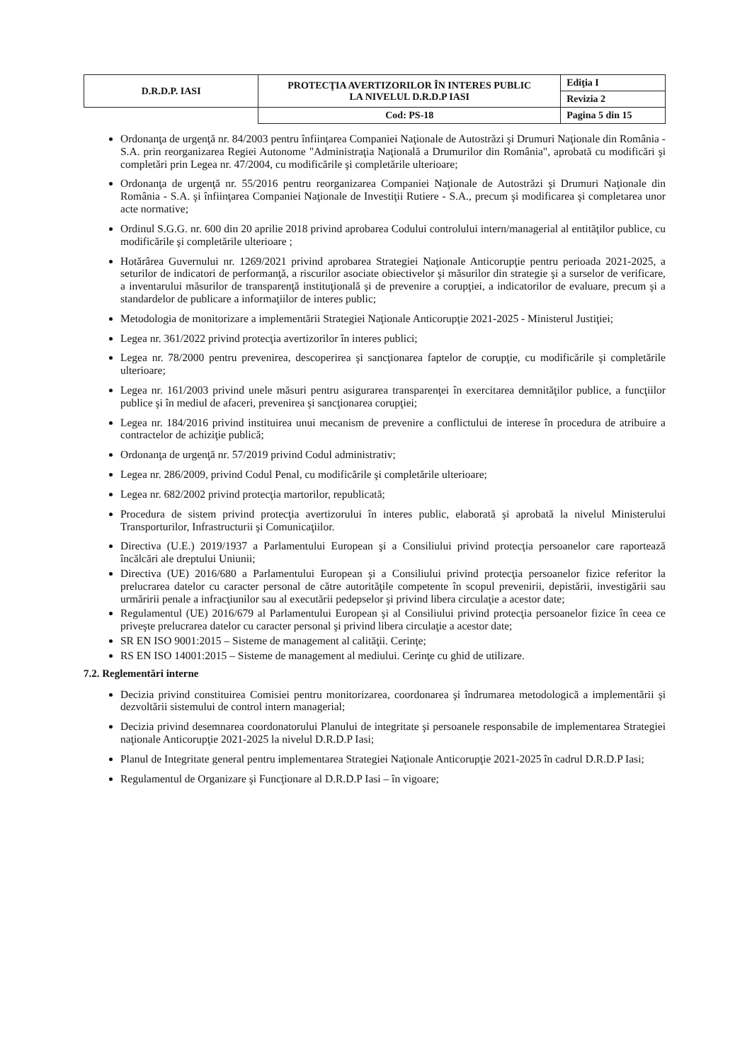| D.R.D.P. IASI | PROTECŢIA AVERTIZORILOR ÎN INTERES PUBLIC LA NIVELUL D.R.D.P IASI | Ediţia I |
| | | Revizia 2 |
| | Cod: PS-18 | Pagina 5 din 15 |
Ordonanţa de urgenţă nr. 84/2003 pentru înfiinţarea Companiei Naţionale de Autostrăzi şi Drumuri Naţionale din România - S.A. prin reorganizarea Regiei Autonome "Administraţia Naţională a Drumurilor din România", aprobată cu modificări şi completări prin Legea nr. 47/2004, cu modificările şi completările ulterioare;
Ordonanţa de urgenţă nr. 55/2016 pentru reorganizarea Companiei Naţionale de Autostrăzi şi Drumuri Naţionale din România - S.A. şi înfiinţarea Companiei Naţionale de Investiţii Rutiere - S.A., precum şi modificarea şi completarea unor acte normative;
Ordinul S.G.G. nr. 600 din 20 aprilie 2018 privind aprobarea Codului controlului intern/managerial al entităţilor publice, cu modificările şi completările ulterioare ;
Hotărârea Guvernului nr. 1269/2021 privind aprobarea Strategiei Naţionale Anticorupţie pentru perioada 2021-2025, a seturilor de indicatori de performanţă, a riscurilor asociate obiectivelor şi măsurilor din strategie şi a surselor de verificare, a inventarului măsurilor de transparenţă instituţională şi de prevenire a corupţiei, a indicatorilor de evaluare, precum şi a standardelor de publicare a informaţiilor de interes public;
Metodologia de monitorizare a implementării Strategiei Naţionale Anticorupţie 2021-2025 - Ministerul Justiţiei;
Legea nr. 361/2022 privind protecţia avertizorilor în interes publici;
Legea nr. 78/2000 pentru prevenirea, descoperirea şi sancţionarea faptelor de corupţie, cu modificările şi completările ulterioare;
Legea nr. 161/2003 privind unele măsuri pentru asigurarea transparenţei în exercitarea demnităţilor publice, a funcţiilor publice şi în mediul de afaceri, prevenirea şi sancţionarea corupţiei;
Legea nr. 184/2016 privind instituirea unui mecanism de prevenire a conflictului de interese în procedura de atribuire a contractelor de achiziţie publică;
Ordonanţa de urgenţă nr. 57/2019 privind Codul administrativ;
Legea nr. 286/2009, privind Codul Penal, cu modificările şi completările ulterioare;
Legea nr. 682/2002 privind protecţia martorilor, republicată;
Procedura de sistem privind protecţia avertizorului în interes public, elaborată şi aprobată la nivelul Ministerului Transporturilor, Infrastructurii şi Comunicaţiilor.
Directiva (U.E.) 2019/1937 a Parlamentului European şi a Consiliului privind protecţia persoanelor care raportează încălcări ale dreptului Uniunii;
Directiva (UE) 2016/680 a Parlamentului European şi a Consiliului privind protecţia persoanelor fizice referitor la prelucrarea datelor cu caracter personal de către autorităţile competente în scopul prevenirii, depistării, investigării sau urmăririi penale a infracţiunilor sau al executării pedepselor şi privind libera circulaţie a acestor date;
Regulamentul (UE) 2016/679 al Parlamentului European şi al Consiliului privind protecţia persoanelor fizice în ceea ce priveşte prelucrarea datelor cu caracter personal şi privind libera circulaţie a acestor date;
SR EN ISO 9001:2015 – Sisteme de management al calităţii. Cerinţe;
RS EN ISO 14001:2015 – Sisteme de management al mediului. Cerinţe cu ghid de utilizare.
7.2. Reglementări interne
Decizia privind constituirea Comisiei pentru monitorizarea, coordonarea şi îndrumarea metodologică a implementării şi dezvoltării sistemului de control intern managerial;
Decizia privind desemnarea coordonatorului Planului de integritate şi persoanele responsabile de implementarea Strategiei naţionale Anticorupţie 2021-2025 la nivelul D.R.D.P Iasi;
Planul de Integritate general pentru implementarea Strategiei Naţionale Anticorupţie 2021-2025 în cadrul D.R.D.P Iasi;
Regulamentul de Organizare şi Funcţionare al D.R.D.P Iasi – în vigoare;